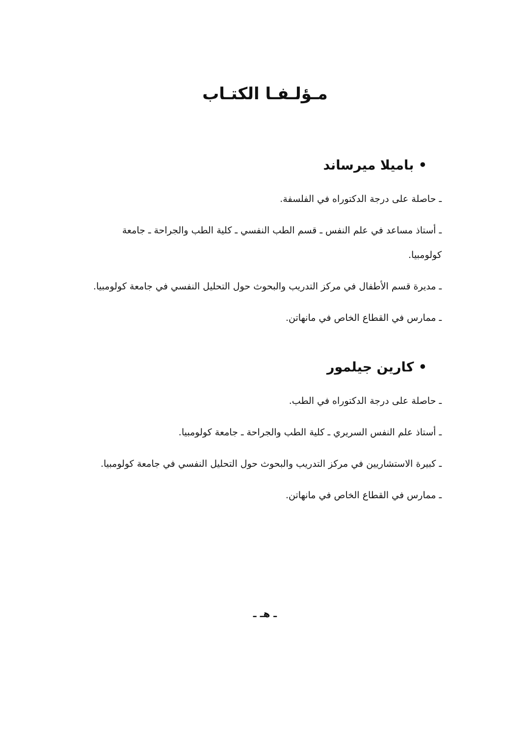مـؤلـفـا الكتـاب
• باميلا ميرساند
ـ حاصلة على درجة الدكتوراه في الفلسفة.
ـ أستاذ مساعد في علم النفس ـ قسم الطب النفسي ـ كلية الطب والجراحة ـ جامعة كولومبيا.
ـ مديرة قسم الأطفال في مركز التدريب والبحوث حول التحليل النفسي في جامعة كولومبيا.
ـ ممارس في القطاع الخاص في مانهاتن.
• كارين جيلمور
ـ حاصلة على درجة الدكتوراه في الطب.
ـ أستاذ علم النفس السريري ـ كلية الطب والجراحة ـ جامعة كولومبيا.
ـ كبيرة الاستشاريين في مركز التدريب والبحوث حول التحليل النفسي في جامعة كولومبيا.
ـ ممارس في القطاع الخاص في مانهاتن.
ـ هـ ـ